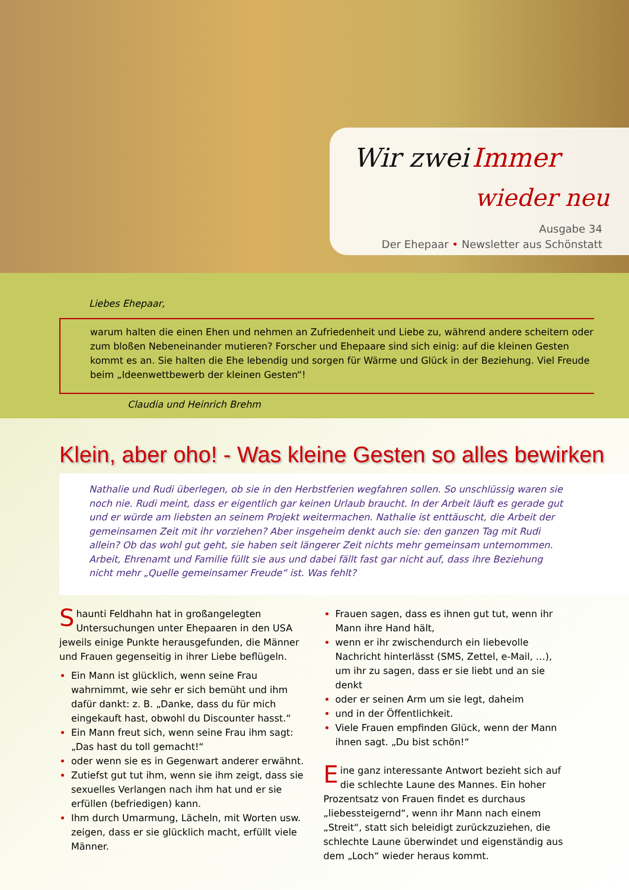Wir zwei Immer
wieder neu
Ausgabe 34
Der Ehepaar • Newsletter aus Schönstatt
Liebes Ehepaar,
warum halten die einen Ehen und nehmen an Zufriedenheit und Liebe zu, während andere scheitern oder zum bloßen Nebeneinander mutieren? Forscher und Ehepaare sind sich einig: auf die kleinen Gesten kommt es an. Sie halten die Ehe lebendig und sorgen für Wärme und Glück in der Beziehung. Viel Freude beim „Ideenwettbewerb der kleinen Gesten“!
Claudia und Heinrich Brehm
Klein, aber oho! - Was kleine Gesten so alles bewirken
Nathalie und Rudi überlegen, ob sie in den Herbstferien wegfahren sollen. So unschlüssig waren sie noch nie. Rudi meint, dass er eigentlich gar keinen Urlaub braucht. In der Arbeit läuft es gerade gut und er würde am liebsten an seinem Projekt weitermachen. Nathalie ist enttäuscht, die Arbeit der gemeinsamen Zeit mit ihr vorziehen? Aber insgeheim denkt auch sie: den ganzen Tag mit Rudi allein? Ob das wohl gut geht, sie haben seit längerer Zeit nichts mehr gemeinsam unternommen. Arbeit, Ehrenamt und Familie füllt sie aus und dabei fällt fast gar nicht auf, dass ihre Beziehung nicht mehr „Quelle gemeinsamer Freude“ ist. Was fehlt?
Shaunti Feldhahn hat in großangelegten Untersuchungen unter Ehepaaren in den USA jeweils einige Punkte herausgefunden, die Männer und Frauen gegenseitig in ihrer Liebe beflügeln.
Ein Mann ist glücklich, wenn seine Frau wahrnimmt, wie sehr er sich bemüht und ihm dafür dankt: z. B. „Danke, dass du für mich eingekauft hast, obwohl du Discounter hasst.“
Ein Mann freut sich, wenn seine Frau ihm sagt: „Das hast du toll gemacht!“
oder wenn sie es in Gegenwart anderer erwähnt.
Zutiefst gut tut ihm, wenn sie ihm zeigt, dass sie sexuelles Verlangen nach ihm hat und er sie erfüllen (befriedigen) kann.
Ihm durch Umarmung, Lächeln, mit Worten usw. zeigen, dass er sie glücklich macht, erfüllt viele Männer.
Frauen sagen, dass es ihnen gut tut, wenn ihr Mann ihre Hand hält,
wenn er ihr zwischendurch ein liebevolle Nachricht hinterlässt (SMS, Zettel, e-Mail, …), um ihr zu sagen, dass er sie liebt und an sie denkt
oder er seinen Arm um sie legt, daheim
und in der Öffentlichkeit.
Viele Frauen empfinden Glück, wenn der Mann ihnen sagt. „Du bist schön!“
Eine ganz interessante Antwort bezieht sich auf die schlechte Laune des Mannes. Ein hoher Prozentsatz von Frauen findet es durchaus „liebessteigernd“, wenn ihr Mann nach einem „Streit“, statt sich beleidigt zurückzuziehen, die schlechte Laune überwindet und eigenständig aus dem „Loch“ wieder heraus kommt.